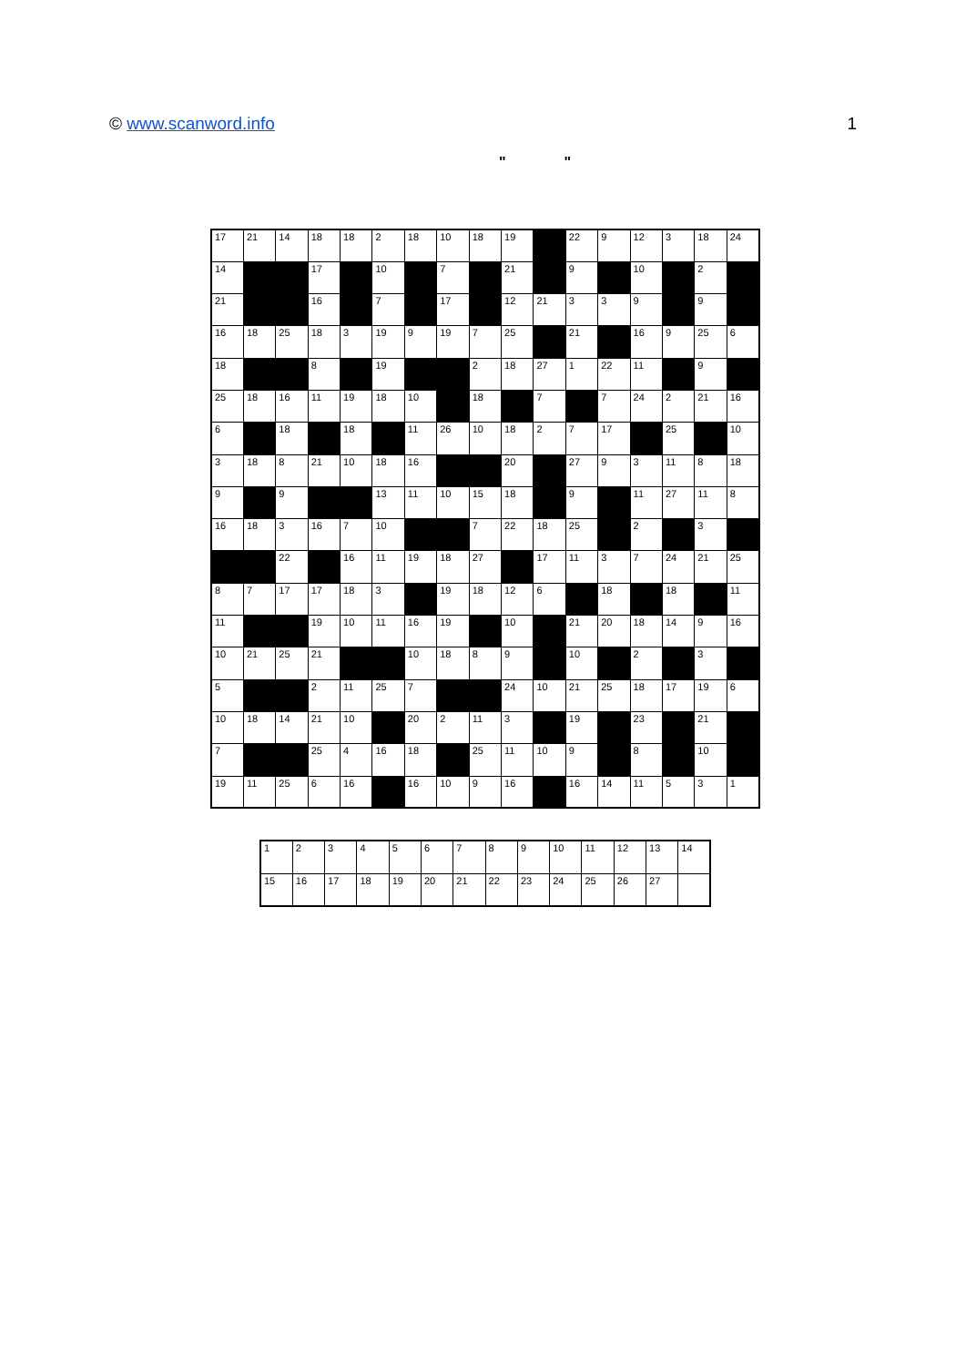© www.scanword.info 1
" "
| 17 | 21 | 14 | 18 | 18 | 2 | 18 | 10 | 18 | 19 | | 22 | 9 | 12 | 3 | 18 | 24 |
| 14 | | | 17 | | 10 | | 7 | | 21 | | 9 | | 10 | | 2 | |
| 21 | | | 16 | | 7 | | 17 | | 12 | 21 | 3 | 3 | 9 | | 9 | |
| 16 | 18 | 25 | 18 | 3 | 19 | 9 | 19 | 7 | 25 | | 21 | | 16 | 9 | 25 | 6 |
| 18 | | | 8 | | 19 | | | 2 | 18 | 27 | 1 | 22 | 11 | | 9 | |
| 25 | 18 | 16 | 11 | 19 | 18 | 10 | | 18 | | 7 | | 7 | 24 | 2 | 21 | 16 |
| 6 | | 18 | | 18 | | 11 | 26 | 10 | 18 | 2 | 7 | 17 | | 25 | | 10 |
| 3 | 18 | 8 | 21 | 10 | 18 | 16 | | | 20 | | 27 | 9 | 3 | 11 | 8 | 18 |
| 9 | | 9 | | | 13 | 11 | 10 | 15 | 18 | | 9 | | 11 | 27 | 11 | 8 |
| 16 | 18 | 3 | 16 | 7 | 10 | | | 7 | 22 | 18 | 25 | | 2 | | 3 | |
| | | 22 | | 16 | 11 | 19 | 18 | 27 | | 17 | 11 | 3 | 7 | 24 | 21 | 25 |
| 8 | 7 | 17 | 17 | 18 | 3 | | 19 | 18 | 12 | 6 | | 18 | | 18 | | 11 |
| 11 | | | 19 | 10 | 11 | 16 | 19 | | 10 | | 21 | 20 | 18 | 14 | 9 | 16 |
| 10 | 21 | 25 | 21 | | | 10 | 18 | 8 | 9 | | 10 | | 2 | | 3 | |
| 5 | | | 2 | 11 | 25 | 7 | | | 24 | 10 | 21 | 25 | 18 | 17 | 19 | 6 |
| 10 | 18 | 14 | 21 | 10 | | 20 | 2 | 11 | 3 | | 19 | | 23 | | 21 | |
| 7 | | | 25 | 4 | 16 | 18 | | 25 | 11 | 10 | 9 | | 8 | | 10 | |
| 19 | 11 | 25 | 6 | 16 | | 16 | 10 | 9 | 16 | | 16 | 14 | 11 | 5 | 3 | 1 |
| 1 | 2 | 3 | 4 | 5 | 6 | 7 | 8 | 9 | 10 | 11 | 12 | 13 | 14 |
| 15 | 16 | 17 | 18 | 19 | 20 | 21 | 22 | 23 | 24 | 25 | 26 | 27 | |